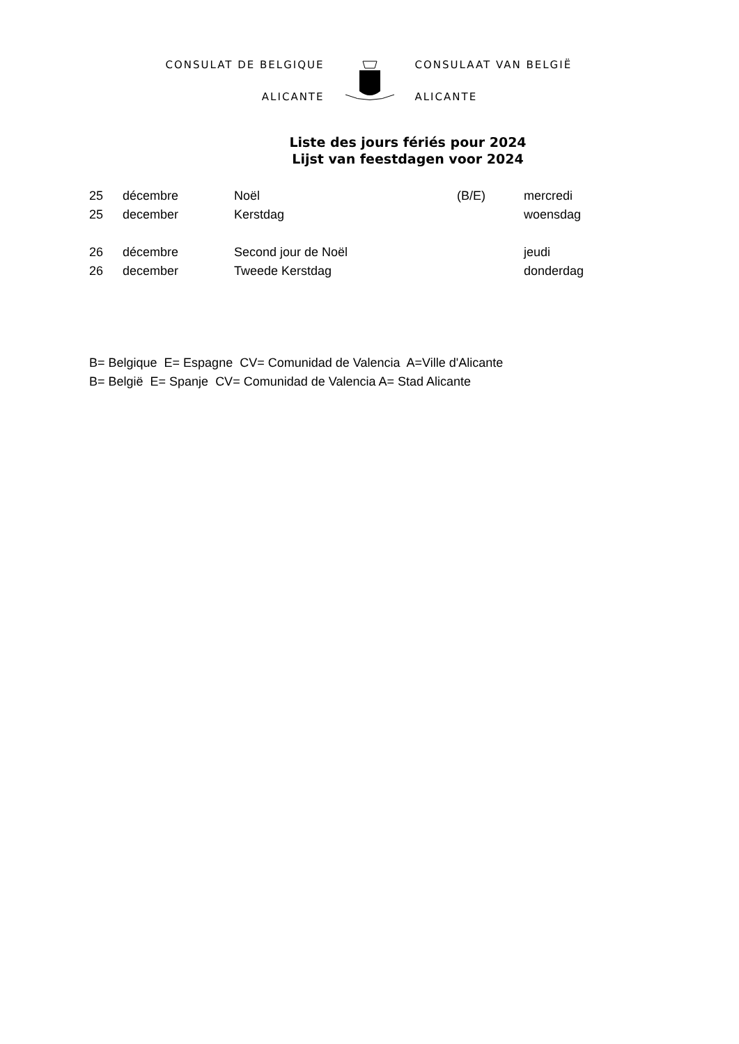CONSULAT DE BELGIQUE
ALICANTE
CONSULAAT VAN BELGIË
ALICANTE
Liste des jours fériés pour 2024
Lijst van feestdagen voor 2024
| 25 | décembre | Noël | (B/E) | mercredi |
| 25 | december | Kerstdag | | woensdag |
| 26 | décembre | Second jour de Noël | | jeudi |
| 26 | december | Tweede Kerstdag | | donderdag |
B= Belgique E= Espagne CV= Comunidad de Valencia A=Ville d'Alicante
B= België E= Spanje CV= Comunidad de Valencia A= Stad Alicante